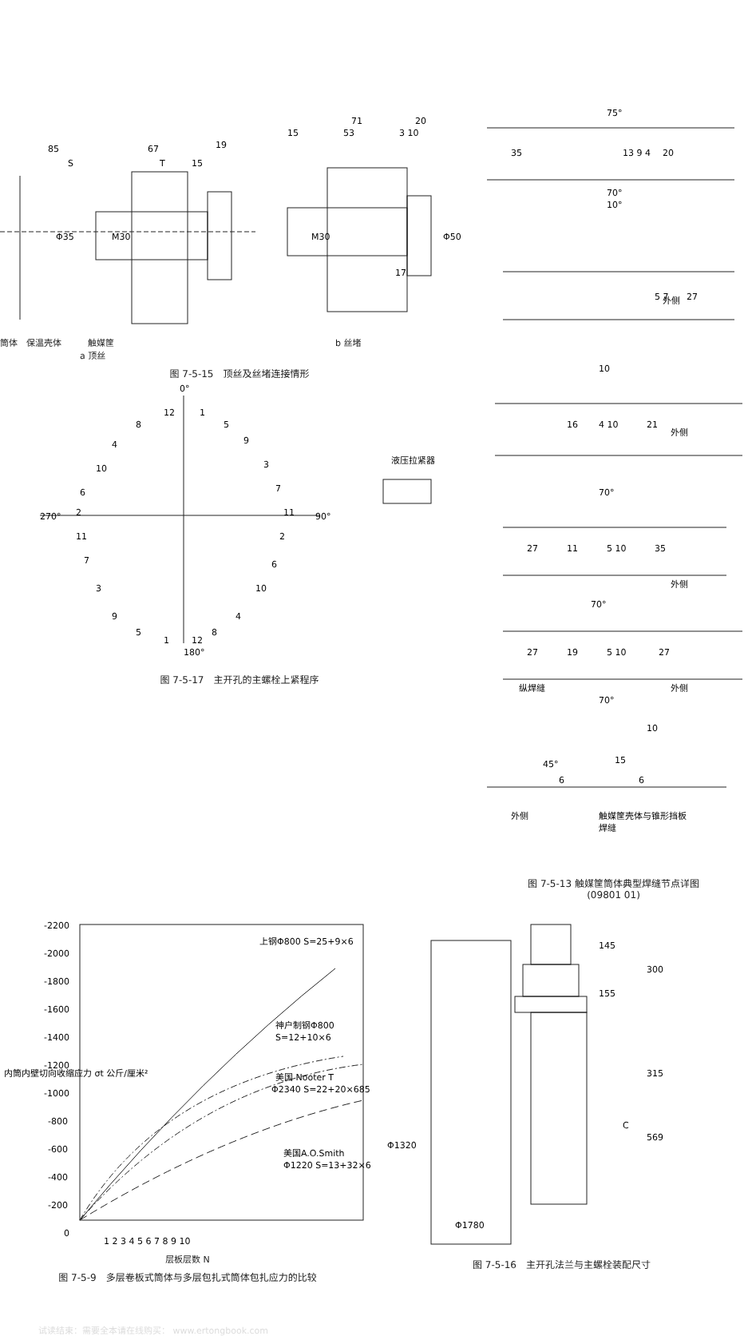85
67
19
S
T
15
M30
Φ35
筒体　保温壳体　　　触媒筐
a 顶丝
71
20
15
53
3 10
M30
Φ50
17
b 丝堵
图 7-5-15　顶丝及丝堵连接情形
0°
270°
90°
180°
液压拉紧器
12
1
5
8
9
4
3
10
7
6
11
2
2
11
6
7
10
3
4
9
8
5
1
12
图 7-5-17　主开孔的主螺栓上紧程序
75°
35
20
13 9 4
70°
10°
5 7
27
外侧
10
16
4 10
21
外侧
70°
27
11
5 10
35
外侧
70°
27
19
5 10
27
纵焊缝
外侧
70°
10
45°
15
6
6
外侧
触媒筐壳体与锥形挡板
焊缝
图 7-5-13 触媒筐筒体典型焊缝节点详图
(09801 01)
-2200
-2000
-1800
-1600
-1400
-1200
-1000
-800
-600
-400
-200
0
上钢Φ800 S=25+9×6
神户制钢Φ800
S=12+10×6
美国 Nooter T
Φ2340 S=22+20×685
美国A.O.Smith
Φ1220 S=13+32×6
1 2 3 4 5 6 7 8 9 10
内筒内壁切向收缩应力 σt 公斤/厘米²
层板层数 N
图 7-5-9　多层卷板式筒体与多层包扎式筒体包扎应力的比较
145
155
300
315
569
C
Φ1320
Φ1780
图 7-5-16　主开孔法兰与主螺栓装配尺寸
试读结束：需要全本请在线购买： www.ertongbook.com